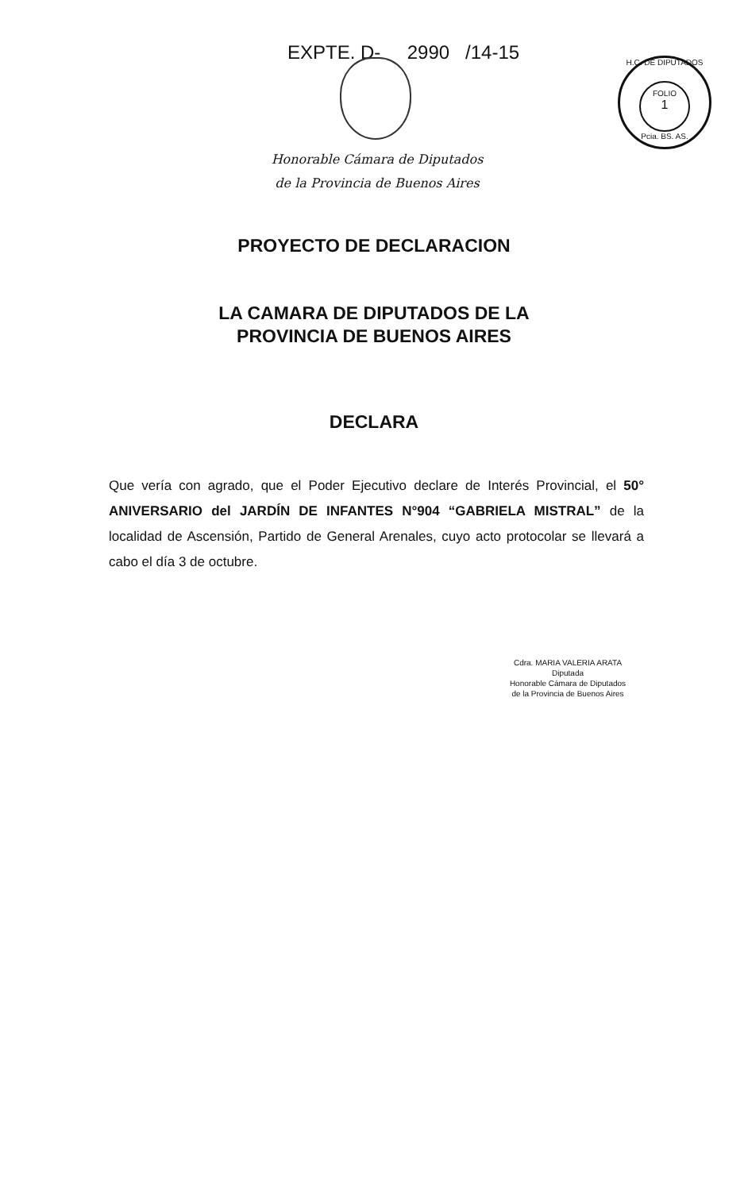EXPTE. D- 2990 /14-15
H.C. DE DIPUTADOS
FOLIO
1
Pcia. BS. AS.
Honorable Cámara de Diputados
de la Provincia de Buenos Aires
PROYECTO DE DECLARACION
LA CAMARA DE DIPUTADOS DE LA
PROVINCIA DE BUENOS AIRES
DECLARA
Que vería con agrado, que el Poder Ejecutivo declare de Interés Provincial, el 50° ANIVERSARIO del JARDÍN DE INFANTES N°904 “GABRIELA MISTRAL” de la localidad de Ascensión, Partido de General Arenales, cuyo acto protocolar se llevará a cabo el día 3 de octubre.
Cdra. MARIA VALERIA ARATA
Diputada
Honorable Cámara de Diputados
de la Provincia de Buenos Aires